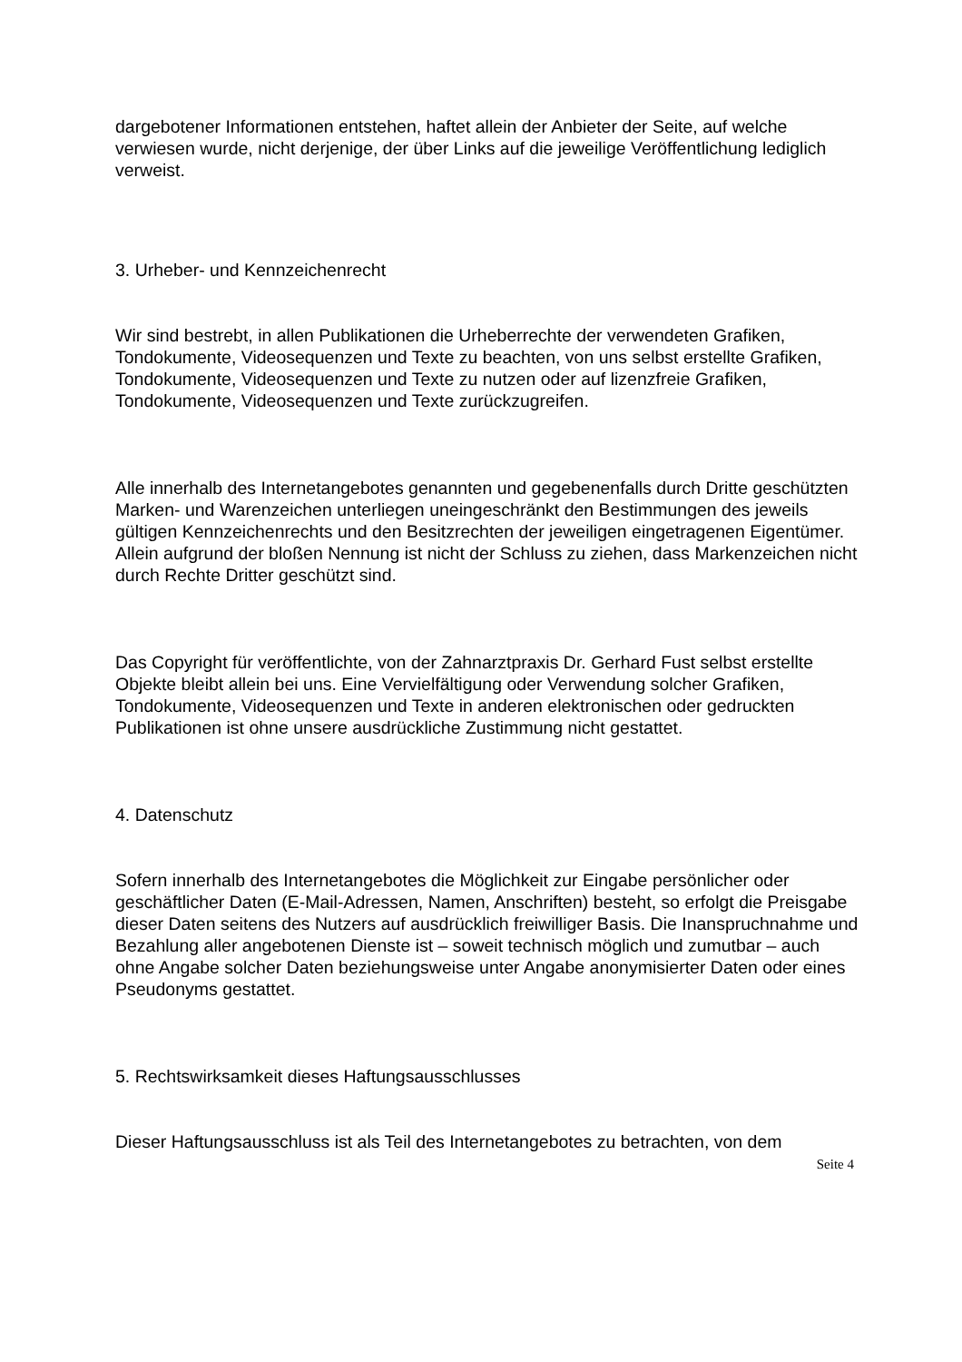dargebotener Informationen entstehen, haftet allein der Anbieter der Seite, auf welche verwiesen wurde, nicht derjenige, der über Links auf die jeweilige Veröffentlichung lediglich verweist.
3. Urheber- und Kennzeichenrecht
Wir sind bestrebt, in allen Publikationen die Urheberrechte der verwendeten Grafiken, Tondokumente, Videosequenzen und Texte zu beachten, von uns selbst erstellte Grafiken, Tondokumente, Videosequenzen und Texte zu nutzen oder auf lizenzfreie Grafiken, Tondokumente, Videosequenzen und Texte zurückzugreifen.
Alle innerhalb des Internetangebotes genannten und gegebenenfalls durch Dritte geschützten Marken- und Warenzeichen unterliegen uneingeschränkt den Bestimmungen des jeweils gültigen Kennzeichenrechts und den Besitzrechten der jeweiligen eingetragenen Eigentümer. Allein aufgrund der bloßen Nennung ist nicht der Schluss zu ziehen, dass Markenzeichen nicht durch Rechte Dritter geschützt sind.
Das Copyright für veröffentlichte, von der Zahnarztpraxis Dr. Gerhard Fust selbst erstellte Objekte bleibt allein bei uns. Eine Vervielfältigung oder Verwendung solcher Grafiken, Tondokumente, Videosequenzen und Texte in anderen elektronischen oder gedruckten Publikationen ist ohne unsere ausdrückliche Zustimmung nicht gestattet.
4. Datenschutz
Sofern innerhalb des Internetangebotes die Möglichkeit zur Eingabe persönlicher oder geschäftlicher Daten (E-Mail-Adressen, Namen, Anschriften) besteht, so erfolgt die Preisgabe dieser Daten seitens des Nutzers auf ausdrücklich freiwilliger Basis. Die Inanspruchnahme und Bezahlung aller angebotenen Dienste ist – soweit technisch möglich und zumutbar – auch ohne Angabe solcher Daten beziehungsweise unter Angabe anonymisierter Daten oder eines Pseudonyms gestattet.
5. Rechtswirksamkeit dieses Haftungsausschlusses
Dieser Haftungsausschluss ist als Teil des Internetangebotes zu betrachten, von dem
Seite 4